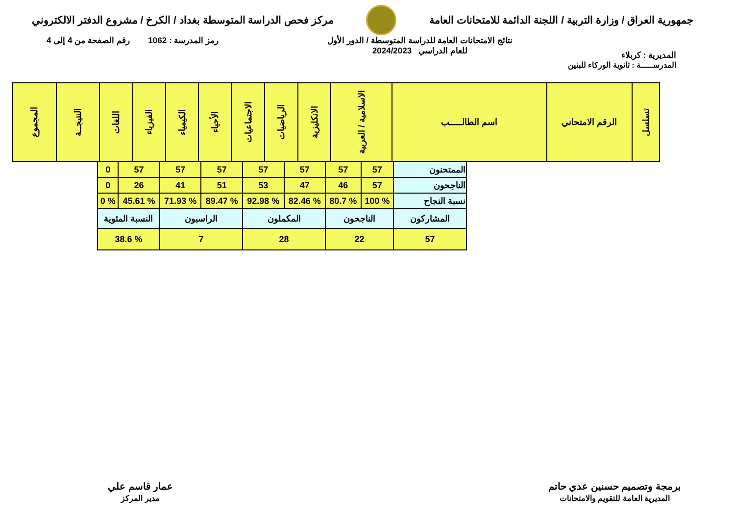جمهورية العراق / وزارة التربية / اللجنة الدائمة للامتحانات العامة
مركز فحص الدراسة المتوسطة بغداد / الكرخ / مشروع الدفتر الالكتروني
المديرية : كربلاء
نتائج الامتحانات العامة للدراسة المتوسطة / الدور الأول
للعام الدراسي 2024/2023
رمز المدرسة : 1062 رقم الصفحة من 4 إلى 4
المدرســـــة : ثانوية الوركاء للبنين
| تسلسل | الرقم الامتحاني | اسم الطالـــــب | الاسلامية / العربية | الانكليزية | الرياضيات | الاجتماعيات | الأحياء | الكيمياء | الفيزياء | اللغات | النتيجــة | المجموع |
| الممتحنون | 57 | 57 | 57 | 57 | 57 | 57 | 57 | 0 |
| الناجحون | 57 | 46 | 47 | 53 | 51 | 41 | 26 | 0 |
| نسبة النجاح | % 100 | % 80.7 | % 82.46 | % 92.98 | % 89.47 | % 71.93 | % 45.61 | % 0 |
| المشاركون | الناجحون | | المكملون | | الراسبون | | النسبة المئوية | |
| 57 | 22 | | 28 | | 7 | | % 38.6 | |
برمجة وتصميم حسنين عدي حاتم
المديرية العامة للتقويم والامتحانات
عمار قاسم علي
مدير المركز